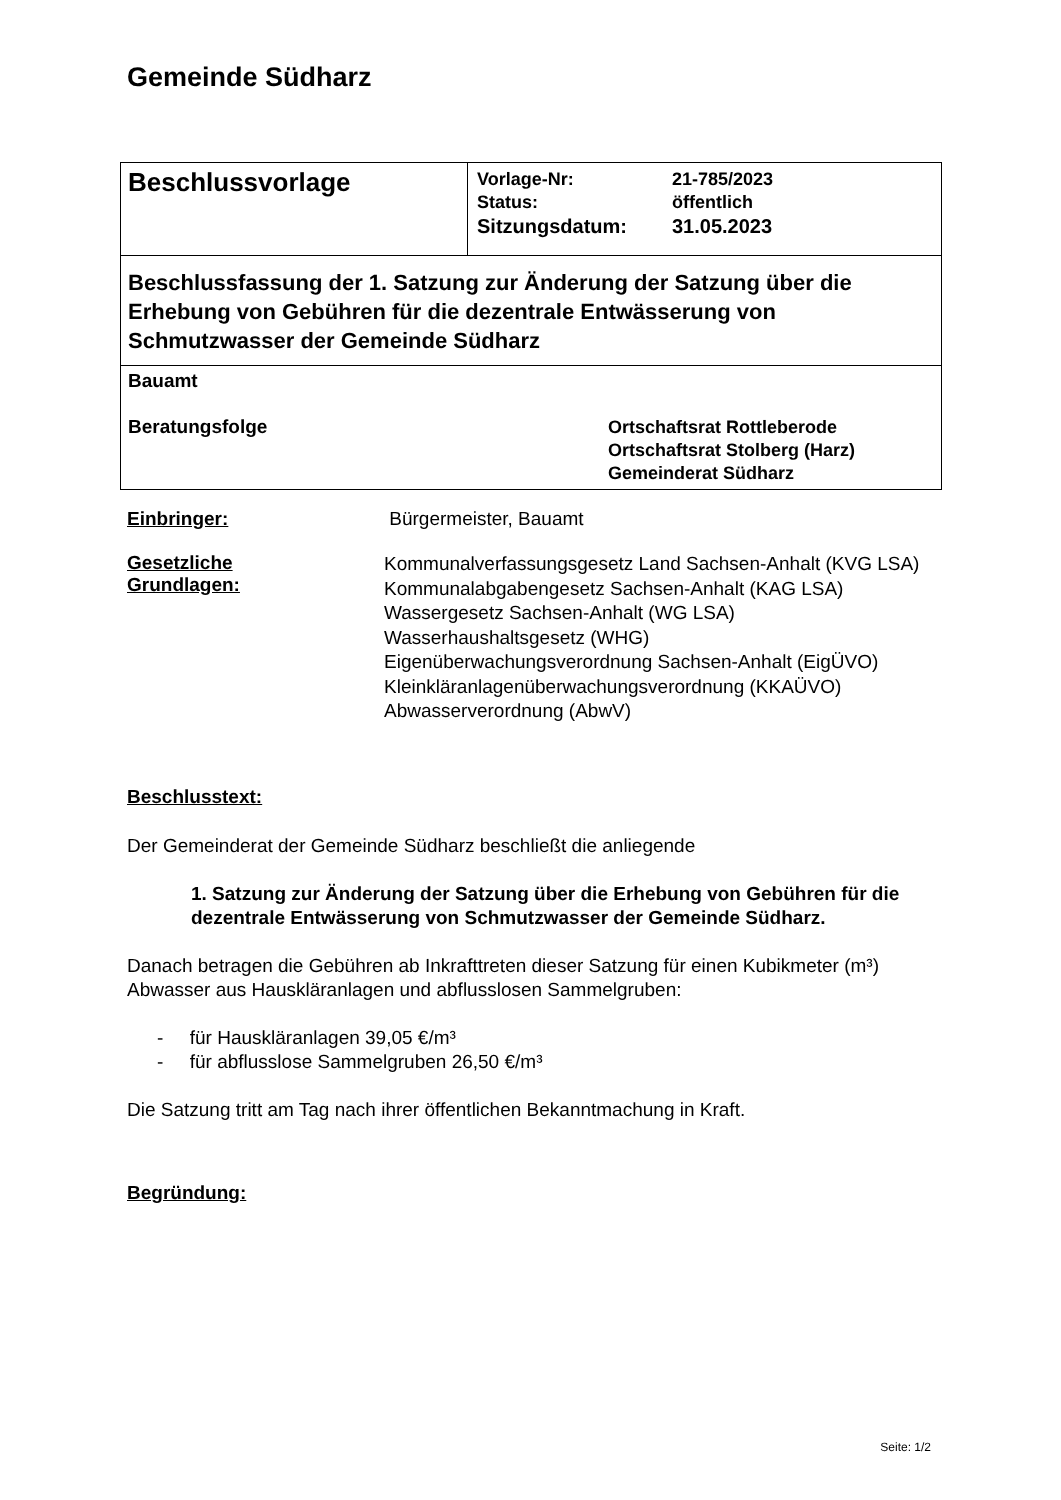Gemeinde Südharz
| Beschlussvorlage | / Vorlage-Nr: / 21-785/2023 / / Status: / öffentlich / / Sitzungsdatum: / 31.05.2023 / |
| Beschlussfassung der 1. Satzung zur Änderung der Satzung über die Erhebung von Gebühren für die dezentrale Entwässerung von Schmutzwasser der Gemeinde Südharz | |
| Bauamt Beratungsfolge Ortschaftsrat Rottleberode Ortschaftsrat Stolberg (Harz) Gemeinderat Südharz | |
Einbringer: Bürgermeister, Bauamt
Gesetzliche
Grundlagen:
Kommunalverfassungsgesetz Land Sachsen-Anhalt (KVG LSA)
Kommunalabgabengesetz Sachsen-Anhalt (KAG LSA)
Wassergesetz Sachsen-Anhalt (WG LSA)
Wasserhaushaltsgesetz (WHG)
Eigenüberwachungsverordnung Sachsen-Anhalt (EigÜVO)
Kleinkläranlagenüberwachungsverordnung (KKAÜVO)
Abwasserverordnung (AbwV)
Beschlusstext:
Der Gemeinderat der Gemeinde Südharz beschließt die anliegende
1. Satzung zur Änderung der Satzung über die Erhebung von Gebühren für die dezentrale Entwässerung von Schmutzwasser der Gemeinde Südharz.
Danach betragen die Gebühren ab Inkrafttreten dieser Satzung für einen Kubikmeter (m³) Abwasser aus Hauskläranlagen und abflusslosen Sammelgruben:
- für Hauskläranlagen 39,05 €/m³
- für abflusslose Sammelgruben 26,50 €/m³
Die Satzung tritt am Tag nach ihrer öffentlichen Bekanntmachung in Kraft.
Begründung:
Seite: 1/2